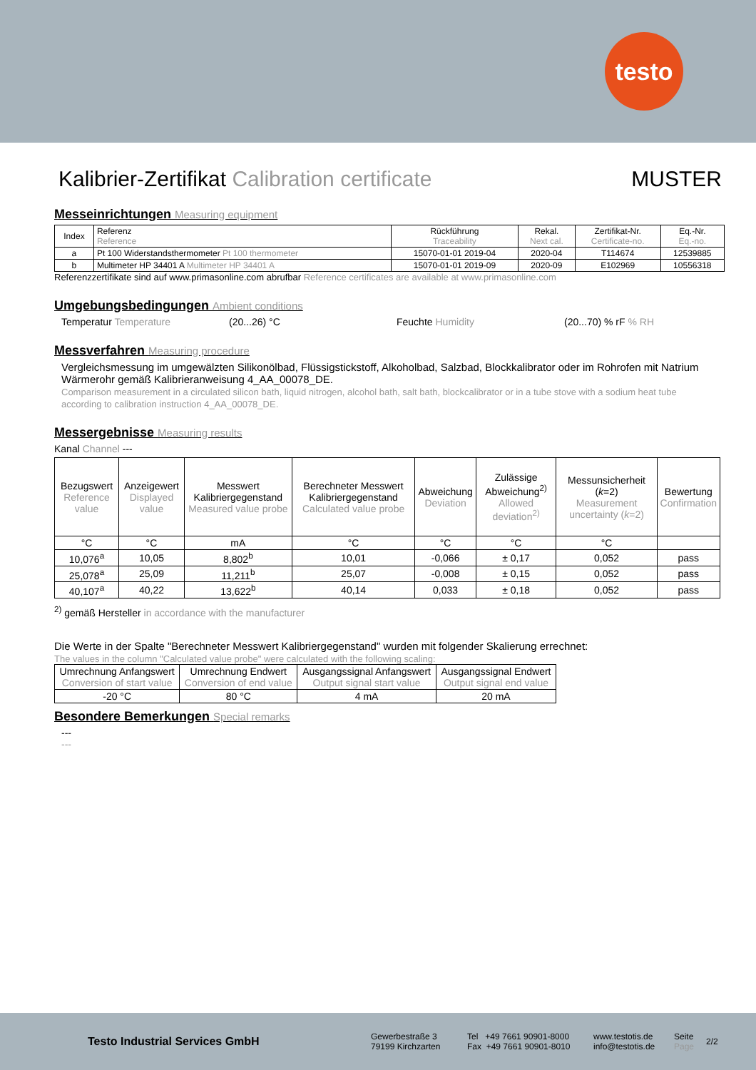testo
Kalibrier-Zertifikat Calibration certificate MUSTER
Messeinrichtungen Measuring equipment
| Index | Referenz Reference | Rückführung Traceability | Rekal. Next cal. | Zertifikat-Nr. Certificate-no. | Eq.-Nr. Eq.-no. |
| --- | --- | --- | --- | --- | --- |
| a | Pt 100 Widerstandsthermometer Pt 100 thermometer | 15070-01-01 2019-04 | 2020-04 | T114674 | 12539885 |
| b | Multimeter HP 34401 A Multimeter HP 34401 A | 15070-01-01 2019-09 | 2020-09 | E102969 | 10556318 |
Referenzzertifikate sind auf www.primasonline.com abrufbar Reference certificates are available at www.primasonline.com
Umgebungsbedingungen Ambient conditions
Temperatur Temperature (20...26) °C Feuchte Humidity (20...70) % rF % RH
Messverfahren Measuring procedure
Vergleichsmessung im umgewälzten Silikonölbad, Flüssigstickstoff, Alkoholbad, Salzbad, Blockkalibrator oder im Rohrofen mit Natrium Wärmerohr gemäß Kalibrieranweisung 4_AA_00078_DE.
Comparison measurement in a circulated silicon bath, liquid nitrogen, alcohol bath, salt bath, blockcalibrator or in a tube stove with a sodium heat tube according to calibration instruction 4_AA_00078_DE.
Messergebnisse Measuring results
Kanal Channel ---
| Bezugswert Reference value | Anzeigewert Displayed value | Messwert Kalibriergegenstand Measured value probe | Berechneter Messwert Kalibriergegenstand Calculated value probe | Abweichung Deviation | Zulässige Abweichung<sup>2)</sup> Allowed deviation<sup>2)</sup> | Messunsicherheit ( k =2) Measurement uncertainty ( k =2) | Bewertung Confirmation |
| --- | --- | --- | --- | --- | --- | --- | --- |
| °C | °C | mA | °C | °C | °C | °C | |
| 10,076<sup>a</sup> | 10,05 | 8,802<sup>b</sup> | 10,01 | -0,066 | ± 0,17 | 0,052 | pass |
| 25,078<sup>a</sup> | 25,09 | 11,211<sup>b</sup> | 25,07 | -0,008 | ± 0,15 | 0,052 | pass |
| 40,107<sup>a</sup> | 40,22 | 13,622<sup>b</sup> | 40,14 | 0,033 | ± 0,18 | 0,052 | pass |
<sup>2)</sup> gemäß Hersteller in accordance with the manufacturer
Die Werte in der Spalte "Berechneter Messwert Kalibriergegenstand" wurden mit folgender Skalierung errechnet:
The values in the column "Calculated value probe" were calculated with the following scaling:
| Umrechnung Anfangswert Conversion of start value | Umrechnung Endwert Conversion of end value | Ausgangssignal Anfangswert Output signal start value | Ausgangssignal Endwert Output signal end value |
| --- | --- | --- | --- |
| -20 °C | 80 °C | 4 mA | 20 mA |
Besondere Bemerkungen Special remarks
---
---
Testo Industrial Services GmbH Gewerbestraße 3
79199 Kirchzarten Tel +49 7661 90901-8000
Fax +49 7661 90901-8010 www.testotis.de
info@testotis.de Seite
Page 2/2